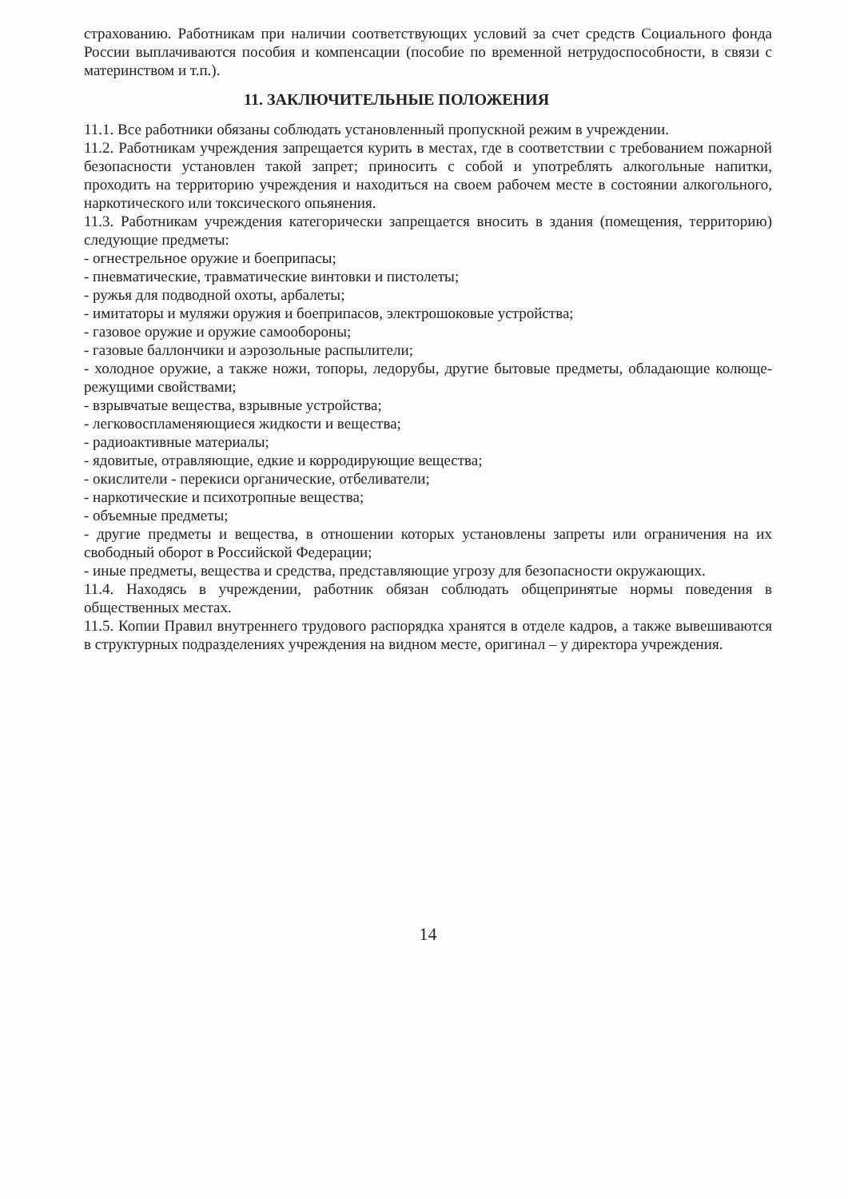страхованию. Работникам при наличии соответствующих условий за счет средств Социального фонда России выплачиваются пособия и компенсации (пособие по временной нетрудоспособности, в связи с материнством и т.п.).
11. ЗАКЛЮЧИТЕЛЬНЫЕ ПОЛОЖЕНИЯ
11.1. Все работники обязаны соблюдать установленный пропускной режим в учреждении.
11.2. Работникам учреждения запрещается курить в местах, где в соответствии с требованием пожарной безопасности установлен такой запрет; приносить с собой и употреблять алкогольные напитки, проходить на территорию учреждения и находиться на своем рабочем месте в состоянии алкогольного, наркотического или токсического опьянения.
11.3. Работникам учреждения категорически запрещается вносить в здания (помещения, территорию) следующие предметы:
- огнестрельное оружие и боеприпасы;
- пневматические, травматические винтовки и пистолеты;
- ружья для подводной охоты, арбалеты;
- имитаторы и муляжи оружия и боеприпасов, электрошоковые устройства;
- газовое оружие и оружие самообороны;
- газовые баллончики и аэрозольные распылители;
- холодное оружие, а также ножи, топоры, ледорубы, другие бытовые предметы, обладающие колюще-режущими свойствами;
- взрывчатые вещества, взрывные устройства;
- легковоспламеняющиеся жидкости и вещества;
- радиоактивные материалы;
- ядовитые, отравляющие, едкие и корродирующие вещества;
- окислители - перекиси органические, отбеливатели;
- наркотические и психотропные вещества;
- объемные предметы;
- другие предметы и вещества, в отношении которых установлены запреты или ограничения на их свободный оборот в Российской Федерации;
- иные предметы, вещества и средства, представляющие угрозу для безопасности окружающих.
11.4. Находясь в учреждении, работник обязан соблюдать общепринятые нормы поведения в общественных местах.
11.5. Копии Правил внутреннего трудового распорядка хранятся в отделе кадров, а также вывешиваются в структурных подразделениях учреждения на видном месте, оригинал – у директора учреждения.
14